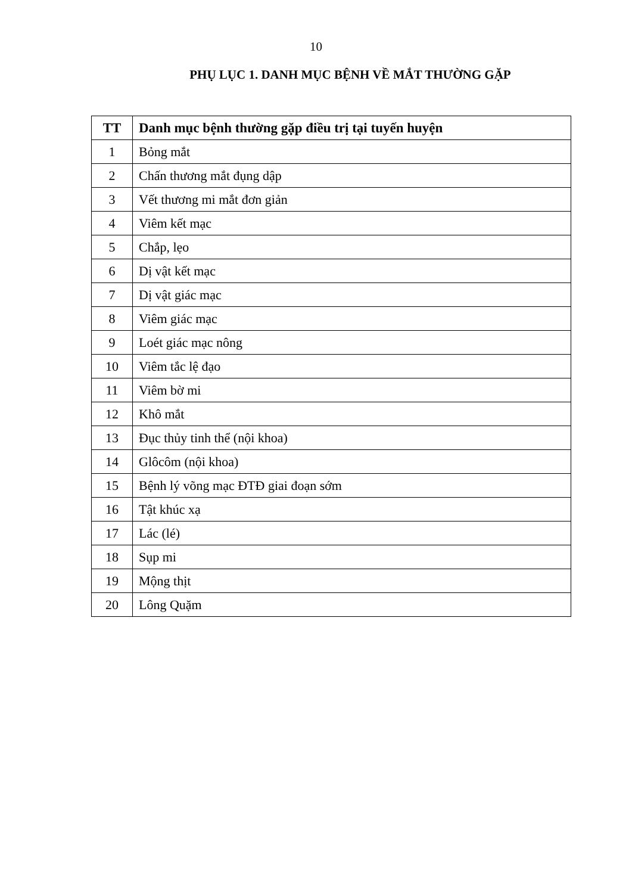10
PHỤ LỤC 1. DANH MỤC BỆNH VỀ MẮT THƯỜNG GẶP
| TT | Danh mục bệnh thường gặp điều trị tại tuyến huyện |
| --- | --- |
| 1 | Bỏng mắt |
| 2 | Chấn thương mắt đụng dập |
| 3 | Vết thương mi mắt đơn giản |
| 4 | Viêm kết mạc |
| 5 | Chắp, lẹo |
| 6 | Dị vật kết mạc |
| 7 | Dị vật giác mạc |
| 8 | Viêm giác mạc |
| 9 | Loét giác mạc nông |
| 10 | Viêm tắc lệ đạo |
| 11 | Viêm bờ mi |
| 12 | Khô mắt |
| 13 | Đục thủy tinh thể (nội khoa) |
| 14 | Glôcôm (nội khoa) |
| 15 | Bệnh lý võng mạc ĐTĐ giai đoạn sớm |
| 16 | Tật khúc xạ |
| 17 | Lác (lé) |
| 18 | Sụp mi |
| 19 | Mộng thịt |
| 20 | Lông Quặm |